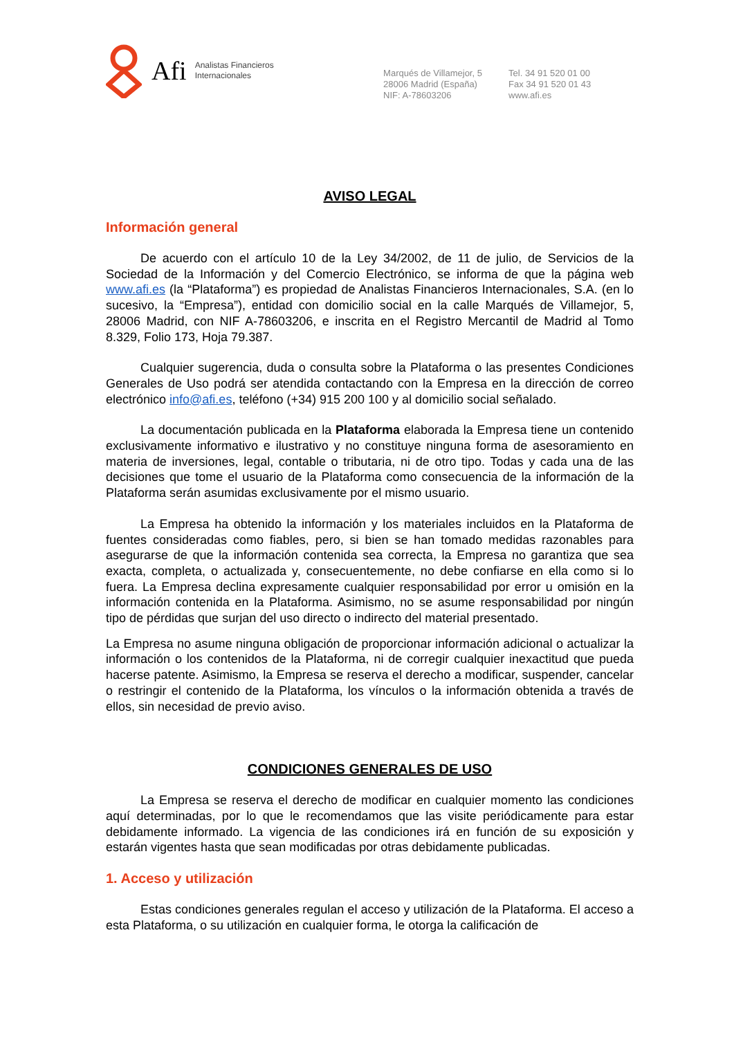Afi Analistas Financieros
Internacionales
Marqués de Villamejor, 5
28006 Madrid (España)
NIF: A-78603206
Tel. 34 91 520 01 00
Fax 34 91 520 01 43
www.afi.es
AVISO LEGAL
Información general
De acuerdo con el artículo 10 de la Ley 34/2002, de 11 de julio, de Servicios de la Sociedad de la Información y del Comercio Electrónico, se informa de que la página web www.afi.es (la “Plataforma”) es propiedad de Analistas Financieros Internacionales, S.A. (en lo sucesivo, la “Empresa”), entidad con domicilio social en la calle Marqués de Villamejor, 5, 28006 Madrid, con NIF A-78603206, e inscrita en el Registro Mercantil de Madrid al Tomo 8.329, Folio 173, Hoja 79.387.
Cualquier sugerencia, duda o consulta sobre la Plataforma o las presentes Condiciones Generales de Uso podrá ser atendida contactando con la Empresa en la dirección de correo electrónico info@afi.es, teléfono (+34) 915 200 100 y al domicilio social señalado.
La documentación publicada en la Plataforma elaborada la Empresa tiene un contenido exclusivamente informativo e ilustrativo y no constituye ninguna forma de asesoramiento en materia de inversiones, legal, contable o tributaria, ni de otro tipo. Todas y cada una de las decisiones que tome el usuario de la Plataforma como consecuencia de la información de la Plataforma serán asumidas exclusivamente por el mismo usuario.
La Empresa ha obtenido la información y los materiales incluidos en la Plataforma de fuentes consideradas como fiables, pero, si bien se han tomado medidas razonables para asegurarse de que la información contenida sea correcta, la Empresa no garantiza que sea exacta, completa, o actualizada y, consecuentemente, no debe confiarse en ella como si lo fuera. La Empresa declina expresamente cualquier responsabilidad por error u omisión en la información contenida en la Plataforma. Asimismo, no se asume responsabilidad por ningún tipo de pérdidas que surjan del uso directo o indirecto del material presentado.
La Empresa no asume ninguna obligación de proporcionar información adicional o actualizar la información o los contenidos de la Plataforma, ni de corregir cualquier inexactitud que pueda hacerse patente. Asimismo, la Empresa se reserva el derecho a modificar, suspender, cancelar o restringir el contenido de la Plataforma, los vínculos o la información obtenida a través de ellos, sin necesidad de previo aviso.
CONDICIONES GENERALES DE USO
La Empresa se reserva el derecho de modificar en cualquier momento las condiciones aquí determinadas, por lo que le recomendamos que las visite periódicamente para estar debidamente informado. La vigencia de las condiciones irá en función de su exposición y estarán vigentes hasta que sean modificadas por otras debidamente publicadas.
1. Acceso y utilización
Estas condiciones generales regulan el acceso y utilización de la Plataforma. El acceso a esta Plataforma, o su utilización en cualquier forma, le otorga la calificación de